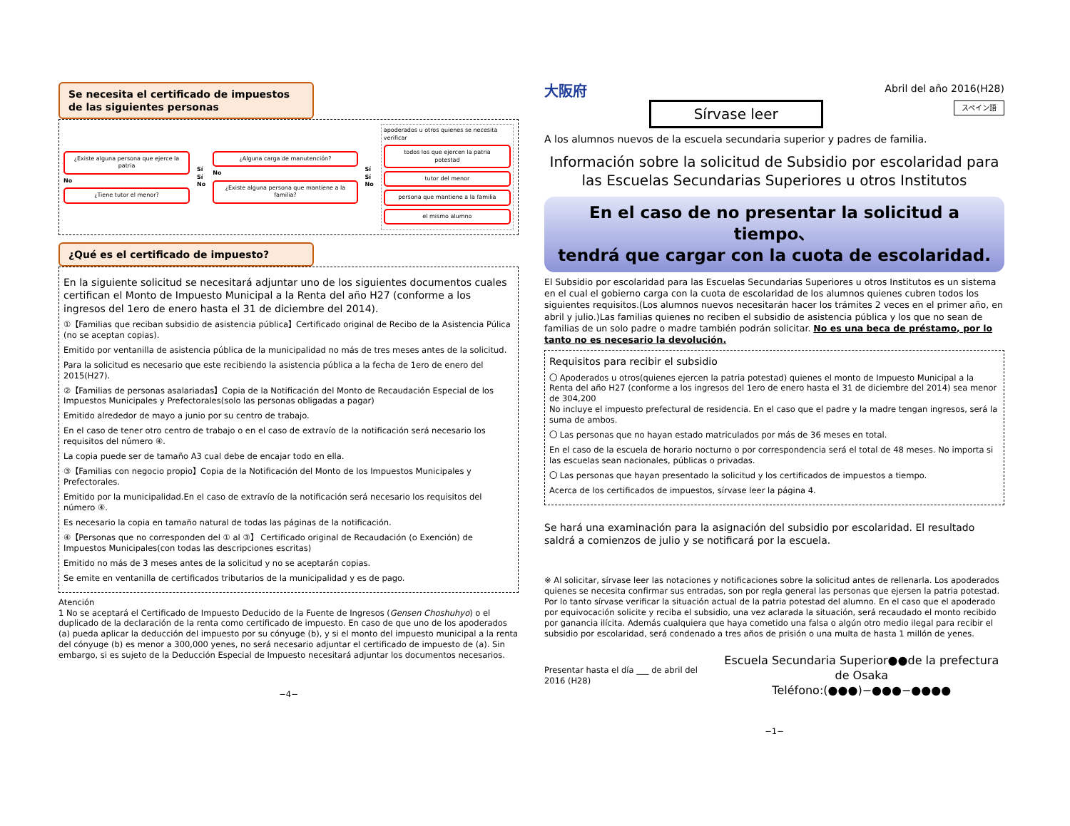Se necesita el certificado de impuestos de las siguientes personas
¿Existe alguna persona que ejerce la patria
No
¿Tiene tutor el menor?
Sí
Sí
No
¿Alguna carga de manutención?
No
¿Existe alguna persona que mantiene a la familia?
Sí
Sí
No
apoderados u otros quienes se necesita verificar
todos los que ejercen la patria potestad
tutor del menor
persona que mantiene a la familia
el mismo alumno
¿Qué es el certificado de impuesto?
En la siguiente solicitud se necesitará adjuntar uno de los siguientes documentos cuales certifican el Monto de Impuesto Municipal a la Renta del año H27 (conforme a los ingresos del 1ero de enero hasta el 31 de diciembre del 2014).
①【Familias que reciban subsidio de asistencia pública】Certificado original de Recibo de la Asistencia Púlica (no se aceptan copias).
Emitido por ventanilla de asistencia pública de la municipalidad no más de tres meses antes de la solicitud.
Para la solicitud es necesario que este recibiendo la asistencia pública a la fecha de 1ero de enero del 2015(H27).
②【Familias de personas asalariadas】Copia de la Notificación del Monto de Recaudación Especial de los Impuestos Municipales y Prefectorales(solo las personas obligadas a pagar)
Emitido alrededor de mayo a junio por su centro de trabajo.
En el caso de tener otro centro de trabajo o en el caso de extravío de la notificación será necesario los requisitos del número ④.
La copia puede ser de tamaño A3 cual debe de encajar todo en ella.
③【Familias con negocio propio】Copia de la Notificación del Monto de los Impuestos Municipales y Prefectorales.
Emitido por la municipalidad.En el caso de extravío de la notificación será necesario los requisitos del número ④.
Es necesario la copia en tamaño natural de todas las páginas de la notificación.
④【Personas que no corresponden del ① al ③】 Certificado original de Recaudación (o Exención) de Impuestos Municipales(con todas las descripciones escritas)
Emitido no más de 3 meses antes de la solicitud y no se aceptarán copias.
Se emite en ventanilla de certificados tributarios de la municipalidad y es de pago.
Atención
1 No se aceptará el Certificado de Impuesto Deducido de la Fuente de Ingresos (Gensen Choshuhyo) o el duplicado de la declaración de la renta como certificado de impuesto. En caso de que uno de los apoderados (a) pueda aplicar la deducción del impuesto por su cónyuge (b), y si el monto del impuesto municipal a la renta del cónyuge (b) es menor a 300,000 yenes, no será necesario adjuntar el certificado de impuesto de (a). Sin embargo, si es sujeto de la Deducción Especial de Impuesto necesitará adjuntar los documentos necesarios.
−4−
大阪府
Sírvase leer
Abril del año 2016(H28)
スペイン語
A los alumnos nuevos de la escuela secundaria superior y padres de familia.
Información sobre la solicitud de Subsidio por escolaridad para las Escuelas Secundarias Superiores u otros Institutos
En el caso de no presentar la solicitud a tiempo、
tendrá que cargar con la cuota de escolaridad.
El Subsidio por escolaridad para las Escuelas Secundarias Superiores u otros Institutos es un sistema en el cual el gobierno carga con la cuota de escolaridad de los alumnos quienes cubren todos los siguientes requisitos.(Los alumnos nuevos necesitarán hacer los trámites 2 veces en el primer año, en abril y julio.)Las familias quienes no reciben el subsidio de asistencia pública y los que no sean de familias de un solo padre o madre también podrán solicitar. No es una beca de préstamo, por lo tanto no es necesario la devolución.
Requisitos para recibir el subsidio
〇 Apoderados u otros(quienes ejercen la patria potestad) quienes el monto de Impuesto Municipal a la Renta del año H27 (conforme a los ingresos del 1ero de enero hasta el 31 de diciembre del 2014) sea menor de 304,200
No incluye el impuesto prefectural de residencia. En el caso que el padre y la madre tengan ingresos, será la suma de ambos.
〇 Las personas que no hayan estado matriculados por más de 36 meses en total.
En el caso de la escuela de horario nocturno o por correspondencia será el total de 48 meses. No importa si las escuelas sean nacionales, públicas o privadas.
〇 Las personas que hayan presentado la solicitud y los certificados de impuestos a tiempo.
Acerca de los certificados de impuestos, sírvase leer la página 4.
Se hará una examinación para la asignación del subsidio por escolaridad. El resultado saldrá a comienzos de julio y se notificará por la escuela.
※ Al solicitar, sírvase leer las notaciones y notificaciones sobre la solicitud antes de rellenarla. Los apoderados quienes se necesita confirmar sus entradas, son por regla general las personas que ejersen la patria potestad. Por lo tanto sírvase verificar la situación actual de la patria potestad del alumno. En el caso que el apoderado por equivocación solicite y reciba el subsidio, una vez aclarada la situación, será recaudado el monto recibido por ganancia ilícita. Además cualquiera que haya cometido una falsa o algún otro medio ilegal para recibir el subsidio por escolaridad, será condenado a tres años de prisión o una multa de hasta 1 millón de yenes.
Presentar hasta el día ___ de abril del 2016 (H28) Escuela Secundaria Superior●●de la prefectura de Osaka
Teléfono:(●●●)−●●●−●●●●
−1−